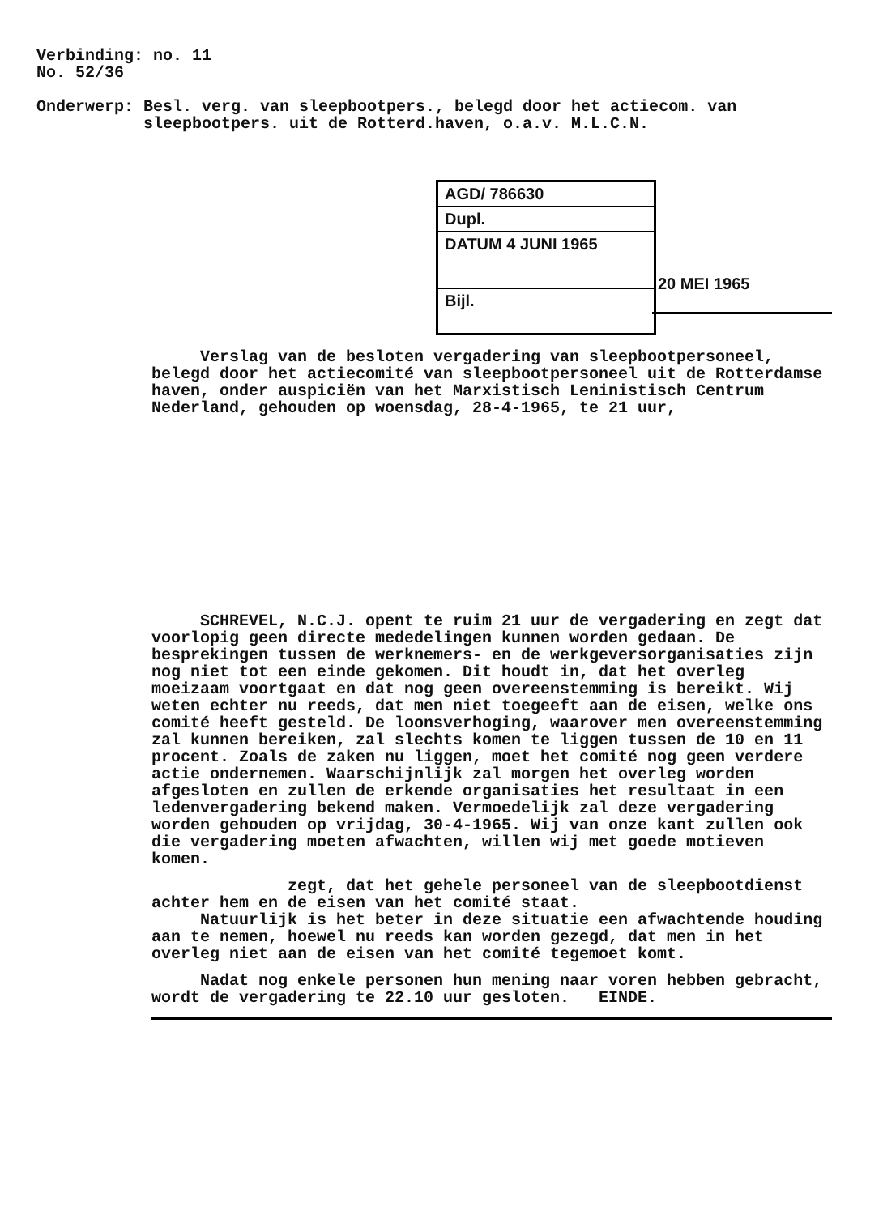Verbinding: no. 11
No. 52/36
Onderwerp: Besl. verg. van sleepbootpers., belegd door het actiecom. van
sleepbootpers. uit de Rotterd.haven, o.a.v. M.L.C.N.
AGD/ 786630
Dupl.
DATUM 4 JUNI 1965
Bijl.
20 MEI 1965
Verslag van de besloten vergadering van sleepbootpersoneel, belegd door het actiecomité van sleepbootpersoneel uit de Rotterdamse haven, onder auspiciën van het Marxistisch Leninistisch Centrum Nederland, gehouden op woensdag, 28-4-1965, te 21 uur,
SCHREVEL, N.C.J. opent te ruim 21 uur de vergadering en zegt dat voorlopig geen directe mededelingen kunnen worden gedaan. De besprekingen tussen de werknemers- en de werkgeversorganisaties zijn nog niet tot een einde gekomen. Dit houdt in, dat het overleg moeizaam voortgaat en dat nog geen overeenstemming is bereikt. Wij weten echter nu reeds, dat men niet toegeeft aan de eisen, welke ons comité heeft gesteld. De loonsverhoging, waarover men overeenstemming zal kunnen bereiken, zal slechts komen te liggen tussen de 10 en 11 procent. Zoals de zaken nu liggen, moet het comité nog geen verdere actie ondernemen. Waarschijnlijk zal morgen het overleg worden afgesloten en zullen de erkende organisaties het resultaat in een ledenvergadering bekend maken. Vermoedelijk zal deze vergadering worden gehouden op vrijdag, 30-4-1965. Wij van onze kant zullen ook die vergadering moeten afwachten, willen wij met goede motieven komen.
zegt, dat het gehele personeel van de sleepbootdienst achter hem en de eisen van het comité staat.
Natuurlijk is het beter in deze situatie een afwachtende houding aan te nemen, hoewel nu reeds kan worden gezegd, dat men in het overleg niet aan de eisen van het comité tegemoet komt.
Nadat nog enkele personen hun mening naar voren hebben gebracht, wordt de vergadering te 22.10 uur gesloten. EINDE.